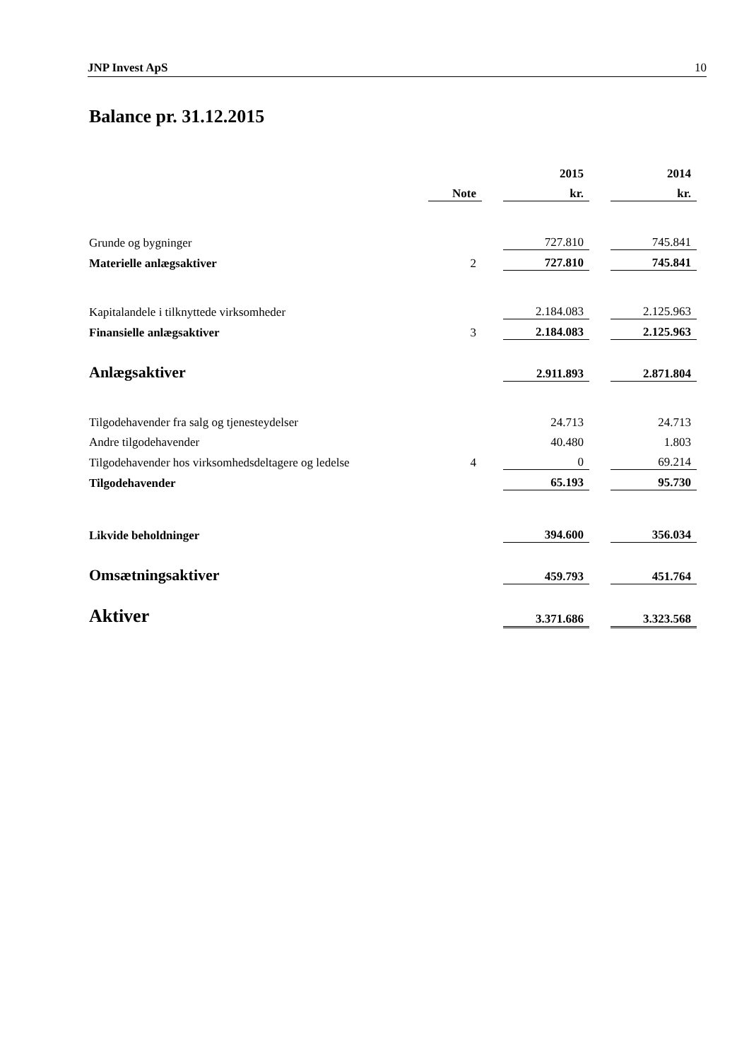JNP Invest ApS 10
Balance pr. 31.12.2015
| | | | 2015 | | 2014 |
| | Note | | kr. | | kr. |
| Grunde og bygninger | | | 727.810 | | 745.841 |
| Materielle anlægsaktiver | 2 | | 727.810 | | 745.841 |
| Kapitalandele i tilknyttede virksomheder | | | 2.184.083 | | 2.125.963 |
| Finansielle anlægsaktiver | 3 | | 2.184.083 | | 2.125.963 |
| Anlægsaktiver | | | 2.911.893 | | 2.871.804 |
| Tilgodehavender fra salg og tjenesteydelser | | | 24.713 | | 24.713 |
| Andre tilgodehavender | | | 40.480 | | 1.803 |
| Tilgodehavender hos virksomhedsdeltagere og ledelse | 4 | | 0 | | 69.214 |
| Tilgodehavender | | | 65.193 | | 95.730 |
| Likvide beholdninger | | | 394.600 | | 356.034 |
| Omsætningsaktiver | | | 459.793 | | 451.764 |
| Aktiver | | | 3.371.686 | | 3.323.568 |